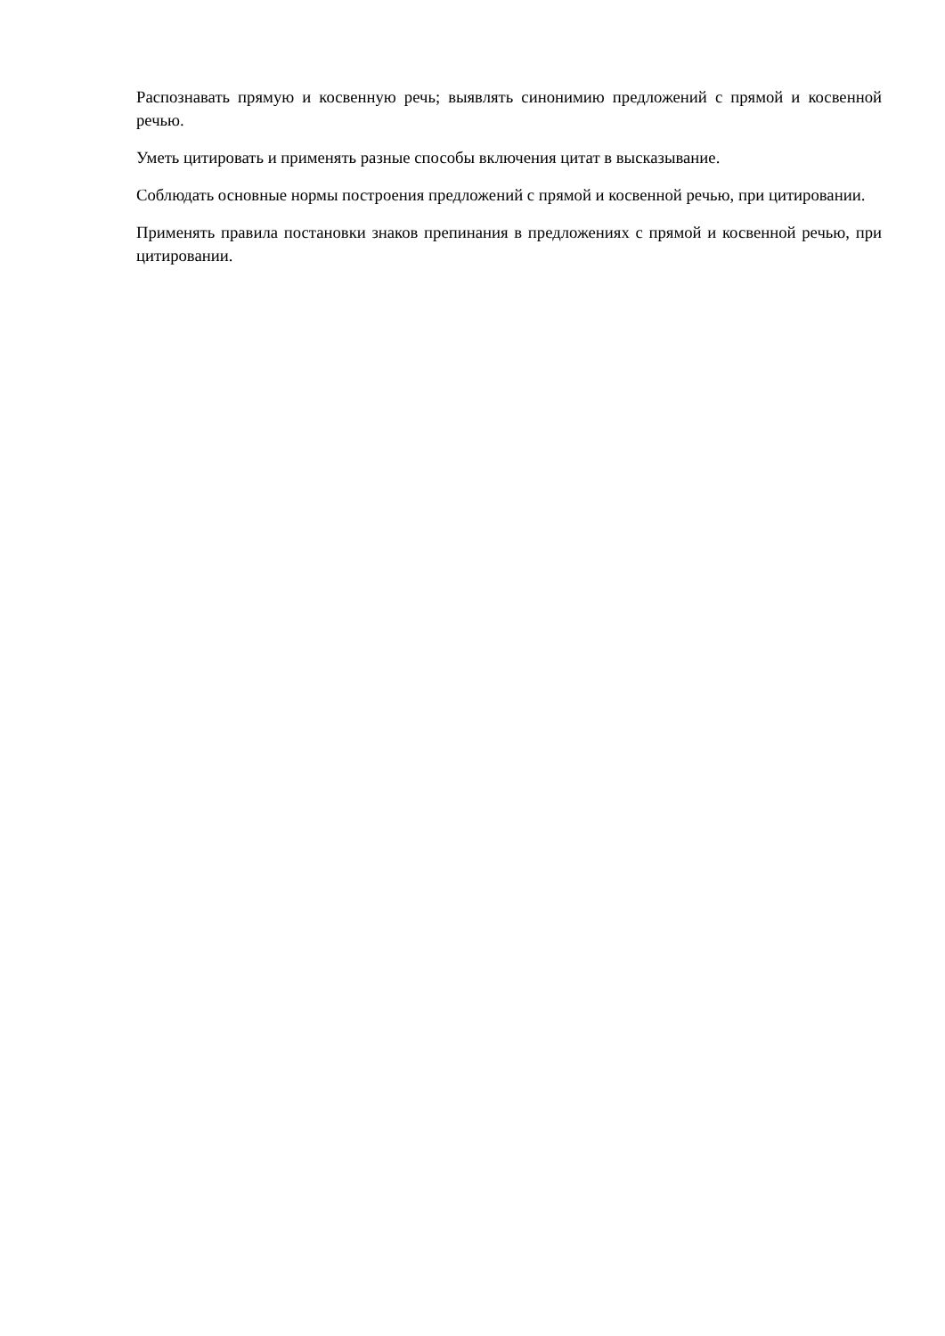Распознавать прямую и косвенную речь; выявлять синонимию предложений с прямой и косвенной речью.
Уметь цитировать и применять разные способы включения цитат в высказывание.
Соблюдать основные нормы построения предложений с прямой и косвенной речью, при цитировании.
Применять правила постановки знаков препинания в предложениях с прямой и косвенной речью, при цитировании.